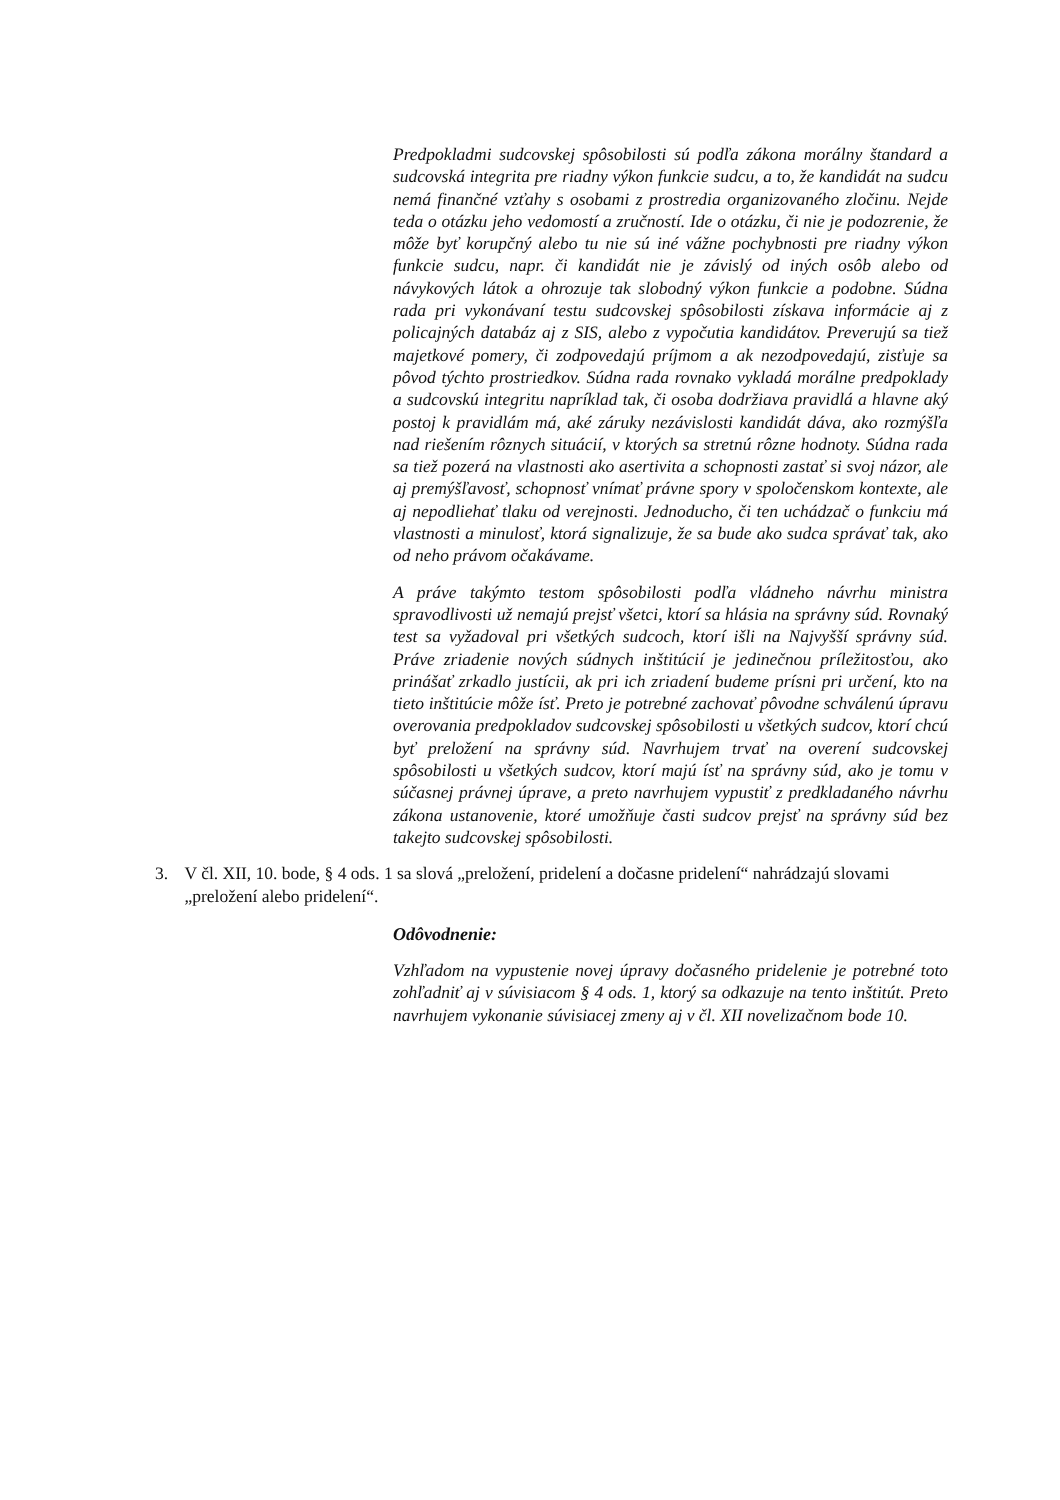Predpokladmi sudcovskej spôsobilosti sú podľa zákona morálny štandard a sudcovská integrita pre riadny výkon funkcie sudcu, a to, že kandidát na sudcu nemá finančné vzťahy s osobami z prostredia organizovaného zločinu. Nejde teda o otázku jeho vedomostí a zručností. Ide o otázku, či nie je podozrenie, že môže byť korupčný alebo tu nie sú iné vážne pochybnosti pre riadny výkon funkcie sudcu, napr. či kandidát nie je závislý od iných osôb alebo od návykových látok a ohrozuje tak slobodný výkon funkcie a podobne. Súdna rada pri vykonávaní testu sudcovskej spôsobilosti získava informácie aj z policajných databáz aj z SIS, alebo z vypočutia kandidátov. Preverujú sa tiež majetkové pomery, či zodpovedajú príjmom a ak nezodpovedajú, zisťuje sa pôvod týchto prostriedkov. Súdna rada rovnako vykladá morálne predpoklady a sudcovskú integritu napríklad tak, či osoba dodržiava pravidlá a hlavne aký postoj k pravidlám má, aké záruky nezávislosti kandidát dáva, ako rozmýšľa nad riešením rôznych situácií, v ktorých sa stretnú rôzne hodnoty. Súdna rada sa tiež pozerá na vlastnosti ako asertivita a schopnosti zastať si svoj názor, ale aj premýšľavosť, schopnosť vnímať právne spory v spoločenskom kontexte, ale aj nepodliehať tlaku od verejnosti. Jednoducho, či ten uchádzač o funkciu má vlastnosti a minulosť, ktorá signalizuje, že sa bude ako sudca správať tak, ako od neho právom očakávame.
A práve takýmto testom spôsobilosti podľa vládneho návrhu ministra spravodlivosti už nemajú prejsť všetci, ktorí sa hlásia na správny súd. Rovnaký test sa vyžadoval pri všetkých sudcoch, ktorí išli na Najvyšší správny súd. Práve zriadenie nových súdnych inštitúcií je jedinečnou príležitosťou, ako prinášať zrkadlo justícii, ak pri ich zriadení budeme prísni pri určení, kto na tieto inštitúcie môže ísť. Preto je potrebné zachovať pôvodne schválenú úpravu overovania predpokladov sudcovskej spôsobilosti u všetkých sudcov, ktorí chcú byť preložení na správny súd. Navrhujem trvať na overení sudcovskej spôsobilosti u všetkých sudcov, ktorí majú ísť na správny súd, ako je tomu v súčasnej právnej úprave, a preto navrhujem vypustiť z predkladaného návrhu zákona ustanovenie, ktoré umožňuje časti sudcov prejsť na správny súd bez takejto sudcovskej spôsobilosti.
3. V čl. XII, 10. bode, § 4 ods. 1 sa slová „preložení, pridelení a dočasne pridelení“ nahrádzajú slovami „preložení alebo pridelení“.
Odôvodnenie:
Vzhľadom na vypustenie novej úpravy dočasného pridelenie je potrebné toto zohľadniť aj v súvisiacom § 4 ods. 1, ktorý sa odkazuje na tento inštitút. Preto navrhujem vykonanie súvisiacej zmeny aj v čl. XII novelizačnom bode 10.